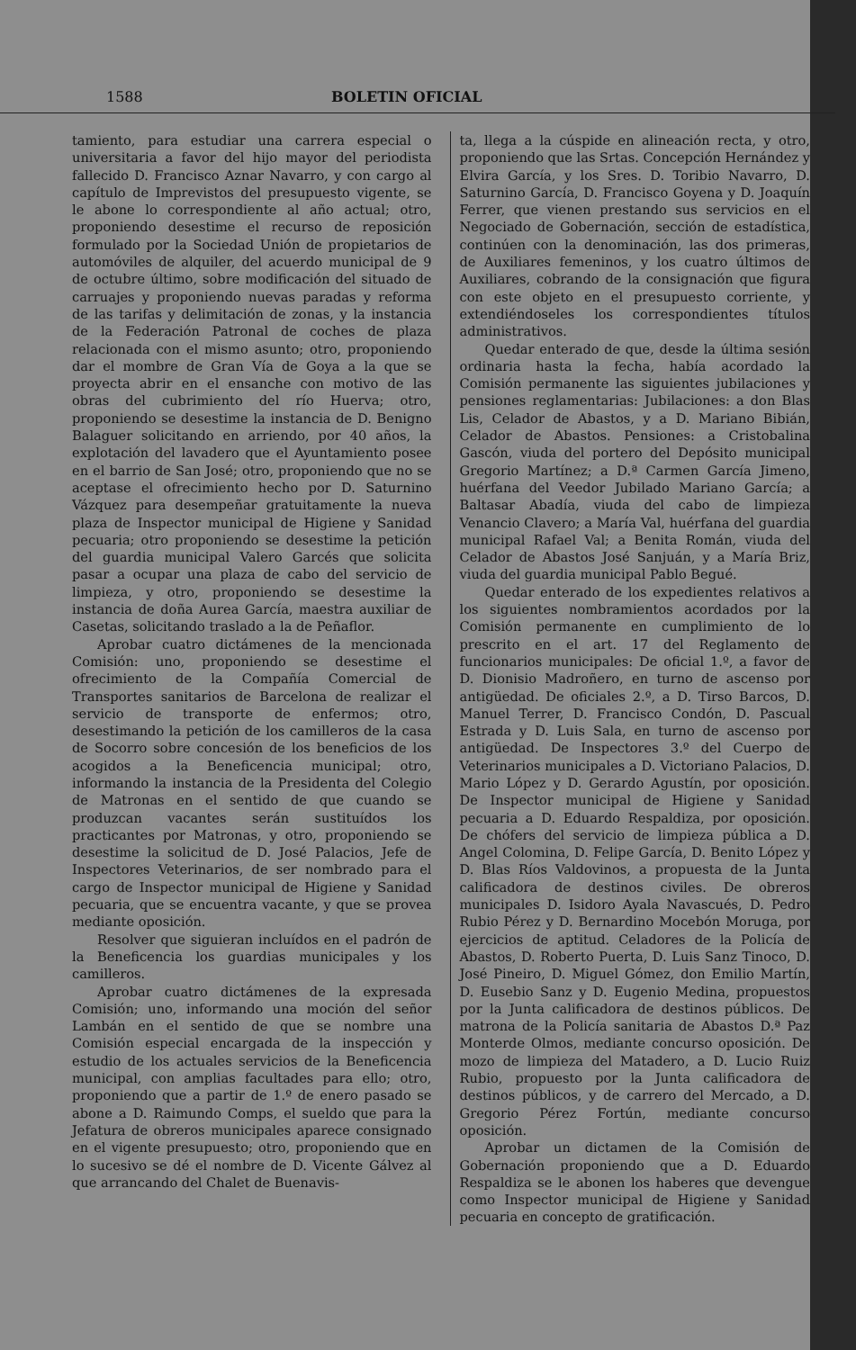1588 BOLETIN OFICIAL
tamiento, para estudiar una carrera especial o universitaria a favor del hijo mayor del periodista fallecido D. Francisco Aznar Navarro, y con cargo al capítulo de Imprevistos del presupuesto vigente, se le abone lo correspondiente al año actual; otro, proponiendo desestime el recurso de reposición formulado por la Sociedad Unión de propietarios de automóviles de alquiler, del acuerdo municipal de 9 de octubre último, sobre modificación del situado de carruajes y proponiendo nuevas paradas y reforma de las tarifas y delimitación de zonas, y la instancia de la Federación Patronal de coches de plaza relacionada con el mismo asunto; otro, proponiendo dar el mombre de Gran Vía de Goya a la que se proyecta abrir en el ensanche con motivo de las obras del cubrimiento del río Huerva; otro, proponiendo se desestime la instancia de D. Benigno Balaguer solicitando en arriendo, por 40 años, la explotación del lavadero que el Ayuntamiento posee en el barrio de San José; otro, proponiendo que no se aceptase el ofrecimiento hecho por D. Saturnino Vázquez para desempeñar gratuitamente la nueva plaza de Inspector municipal de Higiene y Sanidad pecuaria; otro proponiendo se desestime la petición del guardia municipal Valero Garcés que solicita pasar a ocupar una plaza de cabo del servicio de limpieza, y otro, proponiendo se desestime la instancia de doña Aurea García, maestra auxiliar de Casetas, solicitando traslado a la de Peñaflor.
Aprobar cuatro dictámenes de la mencionada Comisión: uno, proponiendo se desestime el ofrecimiento de la Compañía Comercial de Transportes sanitarios de Barcelona de realizar el servicio de transporte de enfermos; otro, desestimando la petición de los camilleros de la casa de Socorro sobre concesión de los beneficios de los acogidos a la Beneficencia municipal; otro, informando la instancia de la Presidenta del Colegio de Matronas en el sentido de que cuando se produzcan vacantes serán sustituídos los practicantes por Matronas, y otro, proponiendo se desestime la solicitud de D. José Palacios, Jefe de Inspectores Veterinarios, de ser nombrado para el cargo de Inspector municipal de Higiene y Sanidad pecuaria, que se encuentra vacante, y que se provea mediante oposición.
Resolver que siguieran incluídos en el padrón de la Beneficencia los guardias municipales y los camilleros.
Aprobar cuatro dictámenes de la expresada Comisión; uno, informando una moción del señor Lambán en el sentido de que se nombre una Comisión especial encargada de la inspección y estudio de los actuales servicios de la Beneficencia municipal, con amplias facultades para ello; otro, proponiendo que a partir de 1.º de enero pasado se abone a D. Raimundo Comps, el sueldo que para la Jefatura de obreros municipales aparece consignado en el vigente presupuesto; otro, proponiendo que en lo sucesivo se dé el nombre de D. Vicente Gálvez al que arrancando del Chalet de Buenavis-
ta, llega a la cúspide en alineación recta, y otro, proponiendo que las Srtas. Concepción Hernández y Elvira García, y los Sres. D. Toribio Navarro, D. Saturnino García, D. Francisco Goyena y D. Joaquín Ferrer, que vienen prestando sus servicios en el Negociado de Gobernación, sección de estadística, continúen con la denominación, las dos primeras, de Auxiliares femeninos, y los cuatro últimos de Auxiliares, cobrando de la consignación que figura con este objeto en el presupuesto corriente, y extendiéndoseles los correspondientes títulos administrativos.
Quedar enterado de que, desde la última sesión ordinaria hasta la fecha, había acordado la Comisión permanente las siguientes jubilaciones y pensiones reglamentarias: Jubilaciones: a don Blas Lis, Celador de Abastos, y a D. Mariano Bibián, Celador de Abastos. Pensiones: a Cristobalina Gascón, viuda del portero del Depósito municipal Gregorio Martínez; a D.ª Carmen García Jimeno, huérfana del Veedor Jubilado Mariano García; a Baltasar Abadía, viuda del cabo de limpieza Venancio Clavero; a María Val, huérfana del guardia municipal Rafael Val; a Benita Román, viuda del Celador de Abastos José Sanjuán, y a María Briz, viuda del guardia municipal Pablo Begué.
Quedar enterado de los expedientes relativos a los siguientes nombramientos acordados por la Comisión permanente en cumplimiento de lo prescrito en el art. 17 del Reglamento de funcionarios municipales: De oficial 1.º, a favor de D. Dionisio Madroñero, en turno de ascenso por antigüedad. De oficiales 2.º, a D. Tirso Barcos, D. Manuel Terrer, D. Francisco Condón, D. Pascual Estrada y D. Luis Sala, en turno de ascenso por antigüedad. De Inspectores 3.º del Cuerpo de Veterinarios municipales a D. Victoriano Palacios, D. Mario López y D. Gerardo Agustín, por oposición. De Inspector municipal de Higiene y Sanidad pecuaria a D. Eduardo Respaldiza, por oposición. De chófers del servicio de limpieza pública a D. Angel Colomina, D. Felipe García, D. Benito López y D. Blas Ríos Valdovinos, a propuesta de la Junta calificadora de destinos civiles. De obreros municipales D. Isidoro Ayala Navascués, D. Pedro Rubio Pérez y D. Bernardino Mocebón Moruga, por ejercicios de aptitud. Celadores de la Policía de Abastos, D. Roberto Puerta, D. Luis Sanz Tinoco, D. José Pineiro, D. Miguel Gómez, don Emilio Martín, D. Eusebio Sanz y D. Eugenio Medina, propuestos por la Junta calificadora de destinos públicos. De matrona de la Policía sanitaria de Abastos D.ª Paz Monterde Olmos, mediante concurso oposición. De mozo de limpieza del Matadero, a D. Lucio Ruiz Rubio, propuesto por la Junta calificadora de destinos públicos, y de carrero del Mercado, a D. Gregorio Pérez Fortún, mediante concurso oposición.
Aprobar un dictamen de la Comisión de Gobernación proponiendo que a D. Eduardo Respaldiza se le abonen los haberes que devengue como Inspector municipal de Higiene y Sanidad pecuaria en concepto de gratificación.